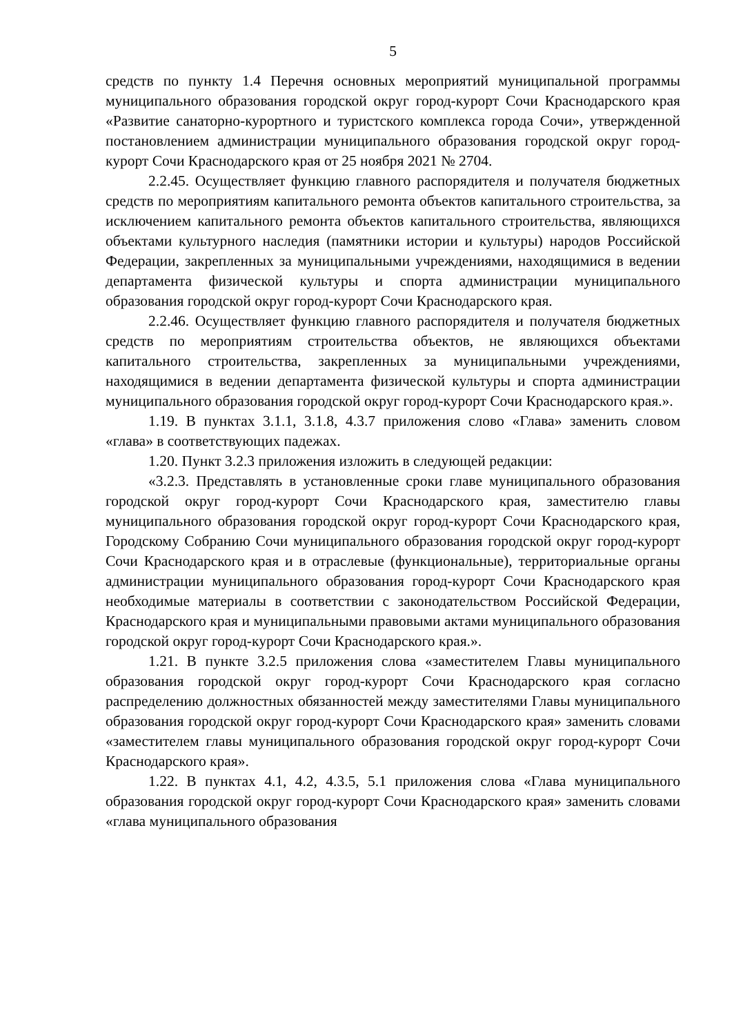5
средств по пункту 1.4 Перечня основных мероприятий муниципальной программы муниципального образования городской округ город-курорт Сочи Краснодарского края «Развитие санаторно-курортного и туристского комплекса города Сочи», утвержденной постановлением администрации муниципального образования городской округ город-курорт Сочи Краснодарского края от 25 ноября 2021 № 2704.
2.2.45. Осуществляет функцию главного распорядителя и получателя бюджетных средств по мероприятиям капитального ремонта объектов капитального строительства, за исключением капитального ремонта объектов капитального строительства, являющихся объектами культурного наследия (памятники истории и культуры) народов Российской Федерации, закрепленных за муниципальными учреждениями, находящимися в ведении департамента физической культуры и спорта администрации муниципального образования городской округ город-курорт Сочи Краснодарского края.
2.2.46. Осуществляет функцию главного распорядителя и получателя бюджетных средств по мероприятиям строительства объектов, не являющихся объектами капитального строительства, закрепленных за муниципальными учреждениями, находящимися в ведении департамента физической культуры и спорта администрации муниципального образования городской округ город-курорт Сочи Краснодарского края.».
1.19. В пунктах 3.1.1, 3.1.8, 4.3.7 приложения слово «Глава» заменить словом «глава» в соответствующих падежах.
1.20. Пункт 3.2.3 приложения изложить в следующей редакции:
«3.2.3. Представлять в установленные сроки главе муниципального образования городской округ город-курорт Сочи Краснодарского края, заместителю главы муниципального образования городской округ город-курорт Сочи Краснодарского края, Городскому Собранию Сочи муниципального образования городской округ город-курорт Сочи Краснодарского края и в отраслевые (функциональные), территориальные органы администрации муниципального образования город-курорт Сочи Краснодарского края необходимые материалы в соответствии с законодательством Российской Федерации, Краснодарского края и муниципальными правовыми актами муниципального образования городской округ город-курорт Сочи Краснодарского края.».
1.21. В пункте 3.2.5 приложения слова «заместителем Главы муниципального образования городской округ город-курорт Сочи Краснодарского края согласно распределению должностных обязанностей между заместителями Главы муниципального образования городской округ город-курорт Сочи Краснодарского края» заменить словами «заместителем главы муниципального образования городской округ город-курорт Сочи Краснодарского края».
1.22. В пунктах 4.1, 4.2, 4.3.5, 5.1 приложения слова «Глава муниципального образования городской округ город-курорт Сочи Краснодарского края» заменить словами «глава муниципального образования